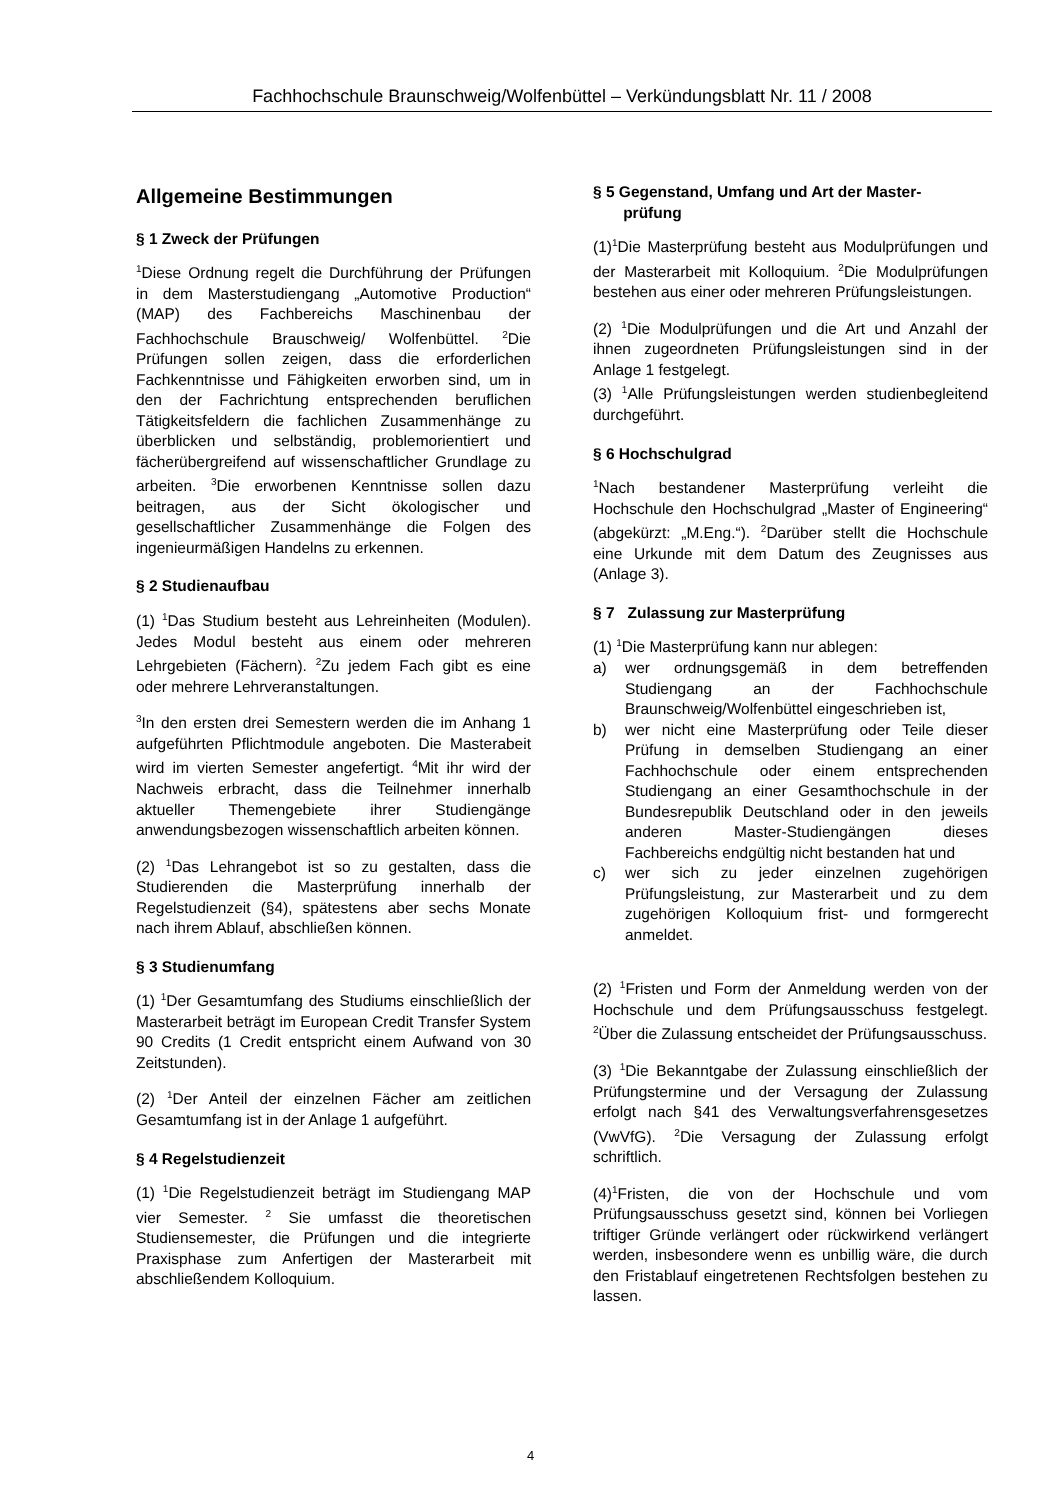Fachhochschule Braunschweig/Wolfenbüttel – Verkündungsblatt Nr. 11 / 2008
Allgemeine Bestimmungen
§ 1 Zweck der Prüfungen
<sup>1</sup> Diese Ordnung regelt die Durchführung der Prüfungen in dem Masterstudiengang „Automotive Production“ (MAP) des Fachbereichs Maschinenbau der Fachhochschule Brauschweig/ Wolfenbüttel. <sup>2</sup>Die Prüfungen sollen zeigen, dass die erforderlichen Fachkenntnisse und Fähigkeiten erworben sind, um in den der Fachrichtung entsprechenden beruflichen Tätigkeitsfeldern die fachlichen Zusammenhänge zu überblicken und selbständig, problemorientiert und fächerübergreifend auf wissenschaftlicher Grundlage zu arbeiten. <sup>3</sup>Die erworbenen Kenntnisse sollen dazu beitragen, aus der Sicht ökologischer und gesellschaftlicher Zusammenhänge die Folgen des ingenieurmäßigen Handelns zu erkennen.
§ 2 Studienaufbau
(1) <sup>1</sup>Das Studium besteht aus Lehreinheiten (Modulen). Jedes Modul besteht aus einem oder mehreren Lehrgebieten (Fächern). <sup>2</sup>Zu jedem Fach gibt es eine oder mehrere Lehrveranstaltungen.
<sup>3</sup> In den ersten drei Semestern werden die im Anhang 1 aufgeführten Pflichtmodule angeboten. Die Masterabeit wird im vierten Semester angefertigt. <sup>4</sup>Mit ihr wird der Nachweis erbracht, dass die Teilnehmer innerhalb aktueller Themengebiete ihrer Studiengänge anwendungsbezogen wissenschaftlich arbeiten können.
(2) <sup>1</sup>Das Lehrangebot ist so zu gestalten, dass die Studierenden die Masterprüfung innerhalb der Regelstudienzeit (§4), spätestens aber sechs Monate nach ihrem Ablauf, abschließen können.
§ 3 Studienumfang
(1) <sup>1</sup>Der Gesamtumfang des Studiums einschließlich der Masterarbeit beträgt im European Credit Transfer System 90 Credits (1 Credit entspricht einem Aufwand von 30 Zeitstunden).
(2) <sup>1</sup>Der Anteil der einzelnen Fächer am zeitlichen Gesamtumfang ist in der Anlage 1 aufgeführt.
§ 4 Regelstudienzeit
(1) <sup>1</sup>Die Regelstudienzeit beträgt im Studiengang MAP vier Semester. <sup>2</sup> Sie umfasst die theoretischen Studiensemester, die Prüfungen und die integrierte Praxisphase zum Anfertigen der Masterarbeit mit abschließendem Kolloquium.
§ 5 Gegenstand, Umfang und Art der Master-
prüfung
(1)<sup>1</sup>Die Masterprüfung besteht aus Modulprüfungen und der Masterarbeit mit Kolloquium. <sup>2</sup>Die Modulprüfungen bestehen aus einer oder mehreren Prüfungsleistungen.
(2) <sup>1</sup>Die Modulprüfungen und die Art und Anzahl der ihnen zugeordneten Prüfungsleistungen sind in der Anlage 1 festgelegt.
(3) <sup>1</sup>Alle Prüfungsleistungen werden studienbegleitend durchgeführt.
§ 6 Hochschulgrad
<sup>1</sup> Nach bestandener Masterprüfung verleiht die Hochschule den Hochschulgrad „Master of Engineering“ (abgekürzt: „M.Eng.“). <sup>2</sup>Darüber stellt die Hochschule eine Urkunde mit dem Datum des Zeugnisses aus (Anlage 3).
§ 7 Zulassung zur Masterprüfung
(1) <sup>1</sup>Die Masterprüfung kann nur ablegen:
a) wer ordnungsgemäß in dem betreffenden Studiengang an der Fachhochschule Braunschweig/Wolfenbüttel eingeschrieben ist,
b) wer nicht eine Masterprüfung oder Teile dieser Prüfung in demselben Studiengang an einer Fachhochschule oder einem entsprechenden Studiengang an einer Gesamthochschule in der Bundesrepublik Deutschland oder in den jeweils anderen Master-Studiengängen dieses Fachbereichs endgültig nicht bestanden hat und
c) wer sich zu jeder einzelnen zugehörigen Prüfungsleistung, zur Masterarbeit und zu dem zugehörigen Kolloquium frist- und formgerecht anmeldet.
(2) <sup>1</sup>Fristen und Form der Anmeldung werden von der Hochschule und dem Prüfungsausschuss festgelegt. <sup>2</sup>Über die Zulassung entscheidet der Prüfungsausschuss.
(3) <sup>1</sup>Die Bekanntgabe der Zulassung einschließlich der Prüfungstermine und der Versagung der Zulassung erfolgt nach §41 des Verwaltungsverfahrensgesetzes (VwVfG). <sup>2</sup>Die Versagung der Zulassung erfolgt schriftlich.
(4)<sup>1</sup>Fristen, die von der Hochschule und vom Prüfungsausschuss gesetzt sind, können bei Vorliegen triftiger Gründe verlängert oder rückwirkend verlängert werden, insbesondere wenn es unbillig wäre, die durch den Fristablauf eingetretenen Rechtsfolgen bestehen zu lassen.
4